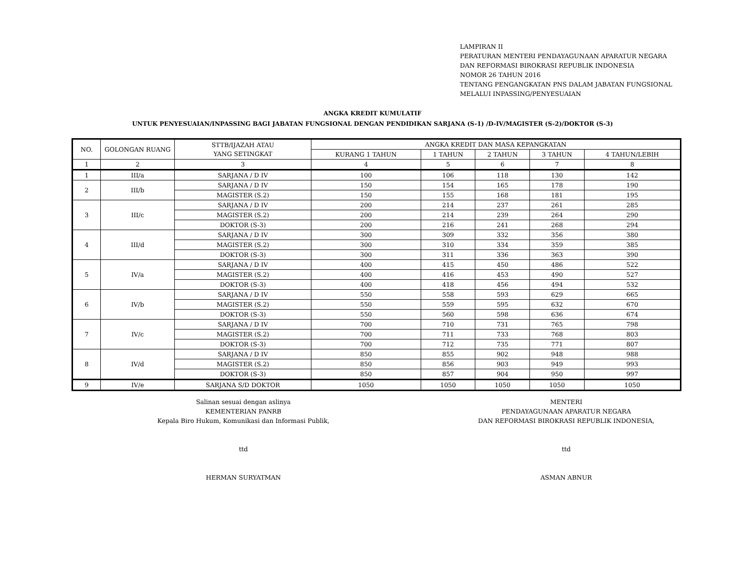LAMPIRAN II
PERATURAN MENTERI PENDAYAGUNAAN APARATUR NEGARA
DAN REFORMASI BIROKRASI REPUBLIK INDONESIA
NOMOR 26 TAHUN 2016
TENTANG PENGANGKATAN PNS DALAM JABATAN FUNGSIONAL
MELALUI INPASSING/PENYESUAIAN
ANGKA KREDIT KUMULATIF
UNTUK PENYESUAIAN/INPASSING BAGI JABATAN FUNGSIONAL DENGAN PENDIDIKAN SARJANA (S-1) /D-IV/MAGISTER (S-2)/DOKTOR (S-3)
| NO. | GOLONGAN RUANG | STTB/IJAZAH ATAU YANG SETINGKAT | ANGKA KREDIT DAN MASA KEPANGKATAN | | | | |
| --- | --- | --- | --- | --- | --- | --- | --- |
| | | | KURANG 1 TAHUN | 1 TAHUN | 2 TAHUN | 3 TAHUN | 4 TAHUN/LEBIH |
| 1 | 2 | 3 | 4 | 5 | 6 | 7 | 8 |
| 1 | III/a | SARJANA / D IV | 100 | 106 | 118 | 130 | 142 |
| 2 | III/b | SARJANA / D IV | 150 | 154 | 165 | 178 | 190 |
| | | MAGISTER (S.2) | 150 | 155 | 168 | 181 | 195 |
| 3 | III/c | SARJANA / D IV | 200 | 214 | 237 | 261 | 285 |
| | | MAGISTER (S.2) | 200 | 214 | 239 | 264 | 290 |
| | | DOKTOR (S-3) | 200 | 216 | 241 | 268 | 294 |
| 4 | III/d | SARJANA / D IV | 300 | 309 | 332 | 356 | 380 |
| | | MAGISTER (S.2) | 300 | 310 | 334 | 359 | 385 |
| | | DOKTOR (S-3) | 300 | 311 | 336 | 363 | 390 |
| 5 | IV/a | SARJANA / D IV | 400 | 415 | 450 | 486 | 522 |
| | | MAGISTER (S.2) | 400 | 416 | 453 | 490 | 527 |
| | | DOKTOR (S-3) | 400 | 418 | 456 | 494 | 532 |
| 6 | IV/b | SARJANA / D IV | 550 | 558 | 593 | 629 | 665 |
| | | MAGISTER (S.2) | 550 | 559 | 595 | 632 | 670 |
| | | DOKTOR (S-3) | 550 | 560 | 598 | 636 | 674 |
| 7 | IV/c | SARJANA / D IV | 700 | 710 | 731 | 765 | 798 |
| | | MAGISTER (S.2) | 700 | 711 | 733 | 768 | 803 |
| | | DOKTOR (S-3) | 700 | 712 | 735 | 771 | 807 |
| 8 | IV/d | SARJANA / D IV | 850 | 855 | 902 | 948 | 988 |
| | | MAGISTER (S.2) | 850 | 856 | 903 | 949 | 993 |
| | | DOKTOR (S-3) | 850 | 857 | 904 | 950 | 997 |
| 9 | IV/e | SARJANA S/D DOKTOR | 1050 | 1050 | 1050 | 1050 | 1050 |
Salinan sesuai dengan aslinya
KEMENTERIAN PANRB
Kepala Biro Hukum, Komunikasi dan Informasi Publik,
ttd
HERMAN SURYATMAN
MENTERI
PENDAYAGUNAAN APARATUR NEGARA
DAN REFORMASI BIROKRASI REPUBLIK INDONESIA,
ttd
ASMAN ABNUR